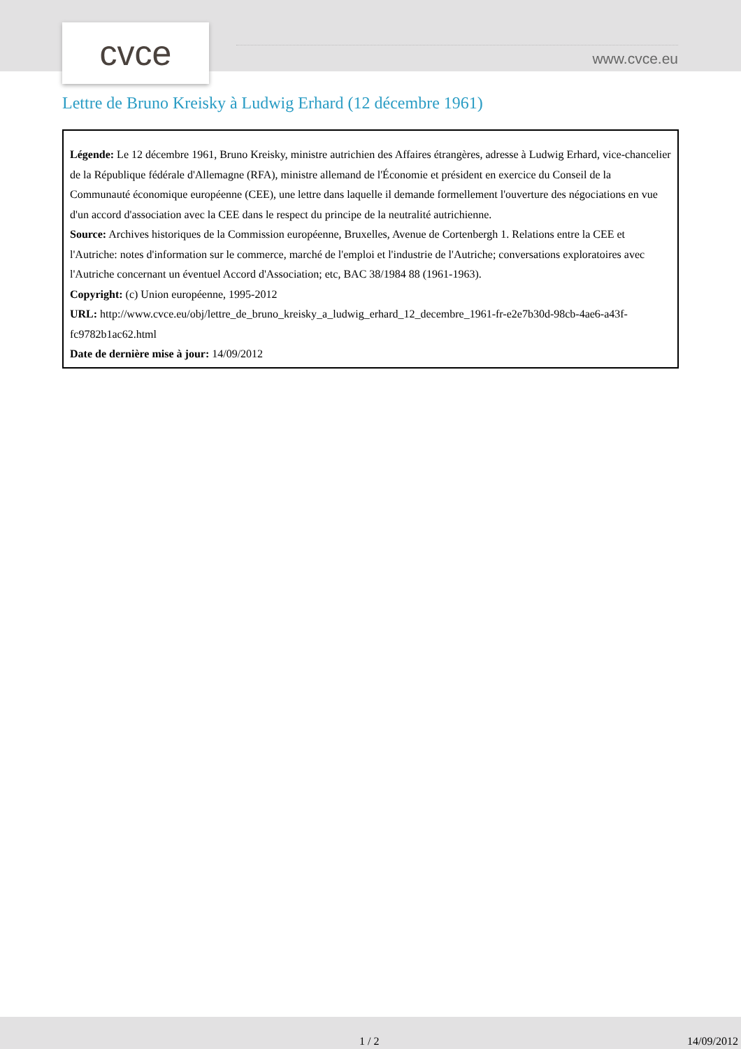cvce www.cvce.eu
Lettre de Bruno Kreisky à Ludwig Erhard (12 décembre 1961)
Légende: Le 12 décembre 1961, Bruno Kreisky, ministre autrichien des Affaires étrangères, adresse à Ludwig Erhard, vice-chancelier de la République fédérale d'Allemagne (RFA), ministre allemand de l'Économie et président en exercice du Conseil de la Communauté économique européenne (CEE), une lettre dans laquelle il demande formellement l'ouverture des négociations en vue d'un accord d'association avec la CEE dans le respect du principe de la neutralité autrichienne.
Source: Archives historiques de la Commission européenne, Bruxelles, Avenue de Cortenbergh 1. Relations entre la CEE et l'Autriche: notes d'information sur le commerce, marché de l'emploi et l'industrie de l'Autriche; conversations exploratoires avec l'Autriche concernant un éventuel Accord d'Association; etc, BAC 38/1984 88 (1961-1963).
Copyright: (c) Union européenne, 1995-2012
URL: http://www.cvce.eu/obj/lettre_de_bruno_kreisky_a_ludwig_erhard_12_decembre_1961-fr-e2e7b30d-98cb-4ae6-a43f-fc9782b1ac62.html
Date de dernière mise à jour: 14/09/2012
1 / 2 14/09/2012